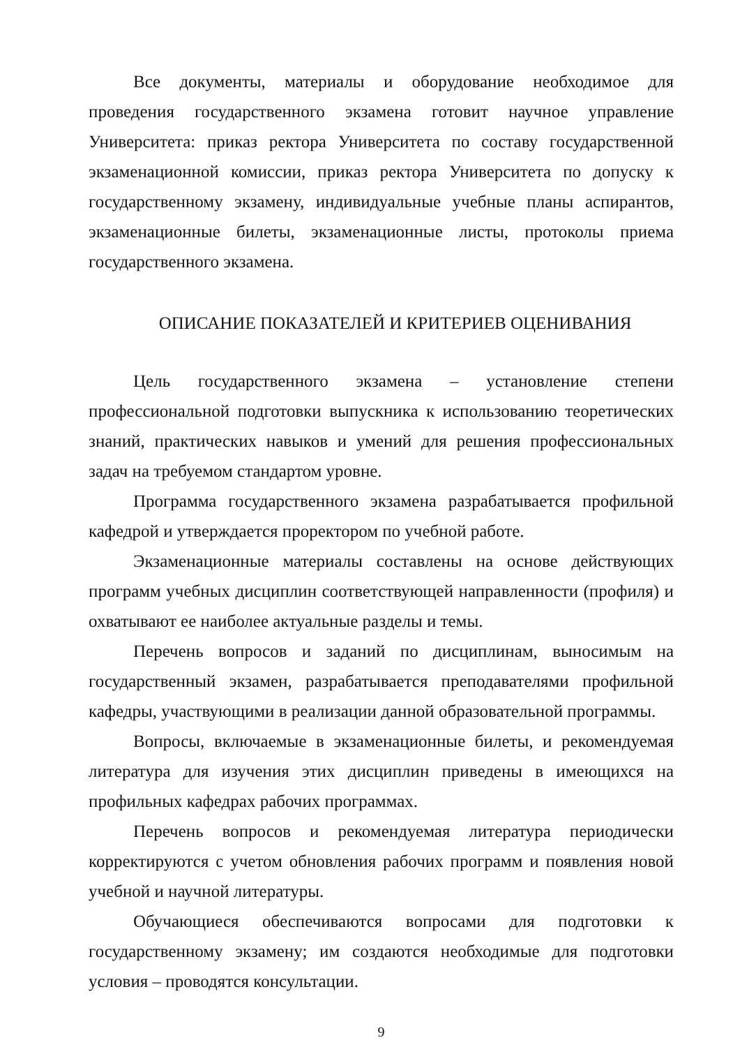Все документы, материалы и оборудование необходимое для проведения государственного экзамена готовит научное управление Университета: приказ ректора Университета по составу государственной экзаменационной комиссии, приказ ректора Университета по допуску к государственному экзамену, индивидуальные учебные планы аспирантов, экзаменационные билеты, экзаменационные листы, протоколы приема государственного экзамена.
ОПИСАНИЕ ПОКАЗАТЕЛЕЙ И КРИТЕРИЕВ ОЦЕНИВАНИЯ
Цель государственного экзамена – установление степени профессиональной подготовки выпускника к использованию теоретических знаний, практических навыков и умений для решения профессиональных задач на требуемом стандартом уровне.
Программа государственного экзамена разрабатывается профильной кафедрой и утверждается проректором по учебной работе.
Экзаменационные материалы составлены на основе действующих программ учебных дисциплин соответствующей направленности (профиля) и охватывают ее наиболее актуальные разделы и темы.
Перечень вопросов и заданий по дисциплинам, выносимым на государственный экзамен, разрабатывается преподавателями профильной кафедры, участвующими в реализации данной образовательной программы.
Вопросы, включаемые в экзаменационные билеты, и рекомендуемая литература для изучения этих дисциплин приведены в имеющихся на профильных кафедрах рабочих программах.
Перечень вопросов и рекомендуемая литература периодически корректируются с учетом обновления рабочих программ и появления новой учебной и научной литературы.
Обучающиеся обеспечиваются вопросами для подготовки к государственному экзамену; им создаются необходимые для подготовки условия – проводятся консультации.
9